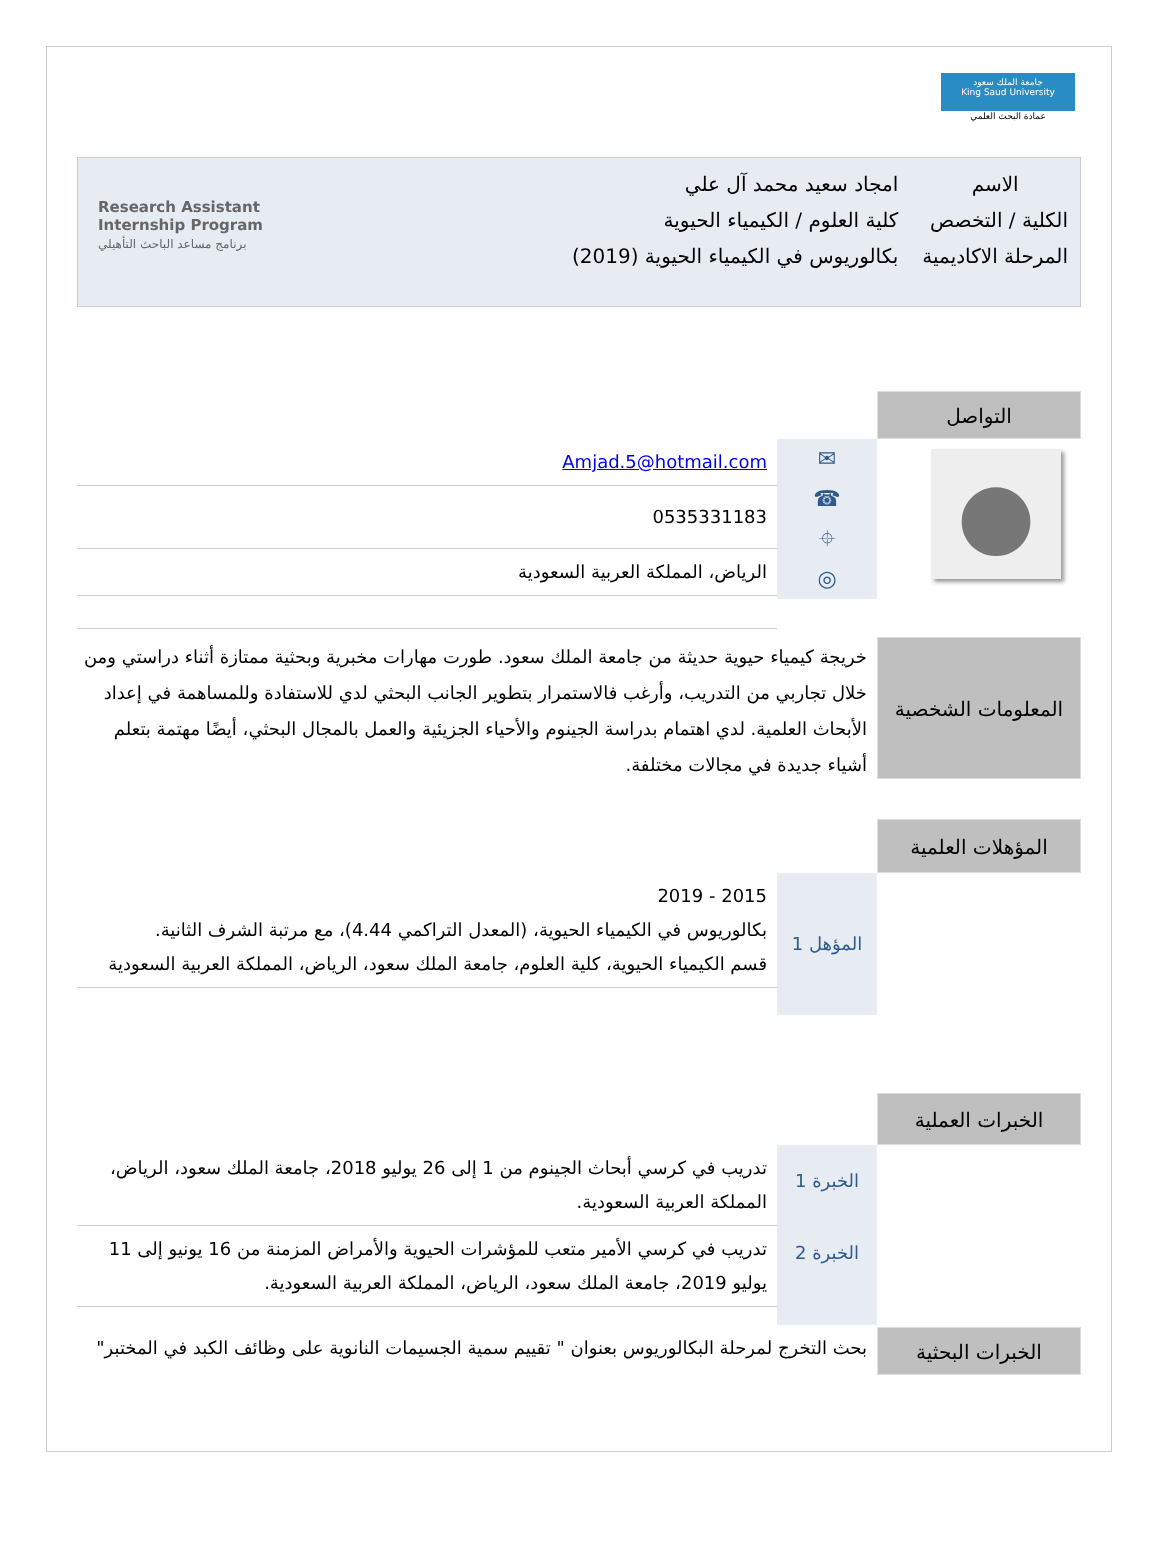جامعة الملك سعود
King Saud University
عمادة البحث العلمي
| الاسم | امجاد سعيد محمد آل علي |
| الكلية / التخصص | كلية العلوم / الكيمياء الحيوية |
| المرحلة الاكاديمية | بكالوريوس في الكيمياء الحيوية (2019) |
Research Assistant
Internship Program
برنامج مساعد الباحث التأهيلي
التواصل
●
✉
☎
⌖
◎
Amjad.5@hotmail.com
0535331183
الرياض، المملكة العربية السعودية
المعلومات الشخصية
خريجة كيمياء حيوية حديثة من جامعة الملك سعود. طورت مهارات مخبرية وبحثية ممتازة أثناء دراستي ومن خلال تجاربي من التدريب، وأرغب فالاستمرار بتطوير الجانب البحثي لدي للاستفادة وللمساهمة في إعداد الأبحاث العلمية. لدي اهتمام بدراسة الجينوم والأحياء الجزيئية والعمل بالمجال البحثي، أيضًا مهتمة بتعلم أشياء جديدة في مجالات مختلفة.
المؤهلات العلمية
المؤهل 1
2015 - 2019
بكالوريوس في الكيمياء الحيوية، (المعدل التراكمي 4.44)، مع مرتبة الشرف الثانية.
قسم الكيمياء الحيوية، كلية العلوم، جامعة الملك سعود، الرياض، المملكة العربية السعودية
الخبرات العملية
الخبرة 1
الخبرة 2
تدريب في كرسي أبحاث الجينوم من 1 إلى 26 يوليو 2018، جامعة الملك سعود، الرياض، المملكة العربية السعودية.
تدريب في كرسي الأمير متعب للمؤشرات الحيوية والأمراض المزمنة من 16 يونيو إلى 11 يوليو 2019، جامعة الملك سعود، الرياض، المملكة العربية السعودية.
الخبرات البحثية
بحث التخرج لمرحلة البكالوريوس بعنوان " تقييم سمية الجسيمات النانوية على وظائف الكبد في المختبر"